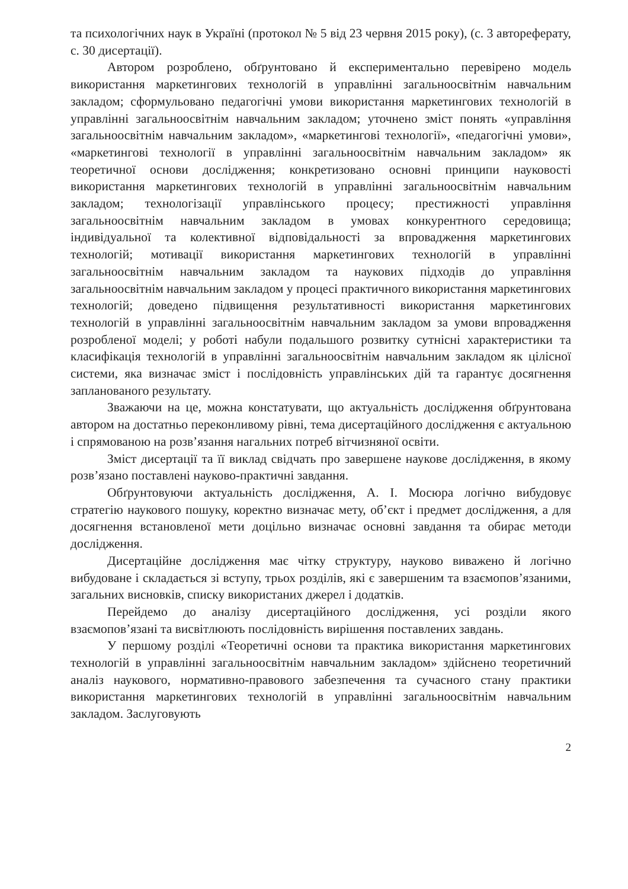та психологічних наук в Україні (протокол № 5 від 23 червня 2015 року), (с. 3 автореферату, с. 30 дисертації).
Автором розроблено, обґрунтовано й експериментально перевірено модель використання маркетингових технологій в управлінні загальноосвітнім навчальним закладом; сформульовано педагогічні умови використання маркетингових технологій в управлінні загальноосвітнім навчальним закладом; уточнено зміст понять «управління загальноосвітнім навчальним закладом», «маркетингові технології», «педагогічні умови», «маркетингові технології в управлінні загальноосвітнім навчальним закладом» як теоретичної основи дослідження; конкретизовано основні принципи науковості використання маркетингових технологій в управлінні загальноосвітнім навчальним закладом; технологізації управлінського процесу; престижності управління загальноосвітнім навчальним закладом в умовах конкурентного середовища; індивідуальної та колективної відповідальності за впровадження маркетингових технологій; мотивації використання маркетингових технологій в управлінні загальноосвітнім навчальним закладом та наукових підходів до управління загальноосвітнім навчальним закладом у процесі практичного використання маркетингових технологій; доведено підвищення результативності використання маркетингових технологій в управлінні загальноосвітнім навчальним закладом за умови впровадження розробленої моделі; у роботі набули подальшого розвитку сутнісні характеристики та класифікація технологій в управлінні загальноосвітнім навчальним закладом як цілісної системи, яка визначає зміст і послідовність управлінських дій та гарантує досягнення запланованого результату.
Зважаючи на це, можна констатувати, що актуальність дослідження обґрунтована автором на достатньо переконливому рівні, тема дисертаційного дослідження є актуальною і спрямованою на розв’язання нагальних потреб вітчизняної освіти.
Зміст дисертації та її виклад свідчать про завершене наукове дослідження, в якому розв’язано поставлені науково-практичні завдання.
Обґрунтовуючи актуальність дослідження, А. І. Мосюра логічно вибудовує стратегію наукового пошуку, коректно визначає мету, об’єкт і предмет дослідження, а для досягнення встановленої мети доцільно визначає основні завдання та обирає методи дослідження.
Дисертаційне дослідження має чітку структуру, науково виважено й логічно вибудоване і складається зі вступу, трьох розділів, які є завершеним та взаємопов’язаними, загальних висновків, списку використаних джерел і додатків.
Перейдемо до аналізу дисертаційного дослідження, усі розділи якого взаємопов’язані та висвітлюють послідовність вирішення поставлених завдань.
У першому розділі «Теоретичні основи та практика використання маркетингових технологій в управлінні загальноосвітнім навчальним закладом» здійснено теоретичний аналіз наукового, нормативно-правового забезпечення та сучасного стану практики використання маркетингових технологій в управлінні загальноосвітнім навчальним закладом. Заслуговують
2